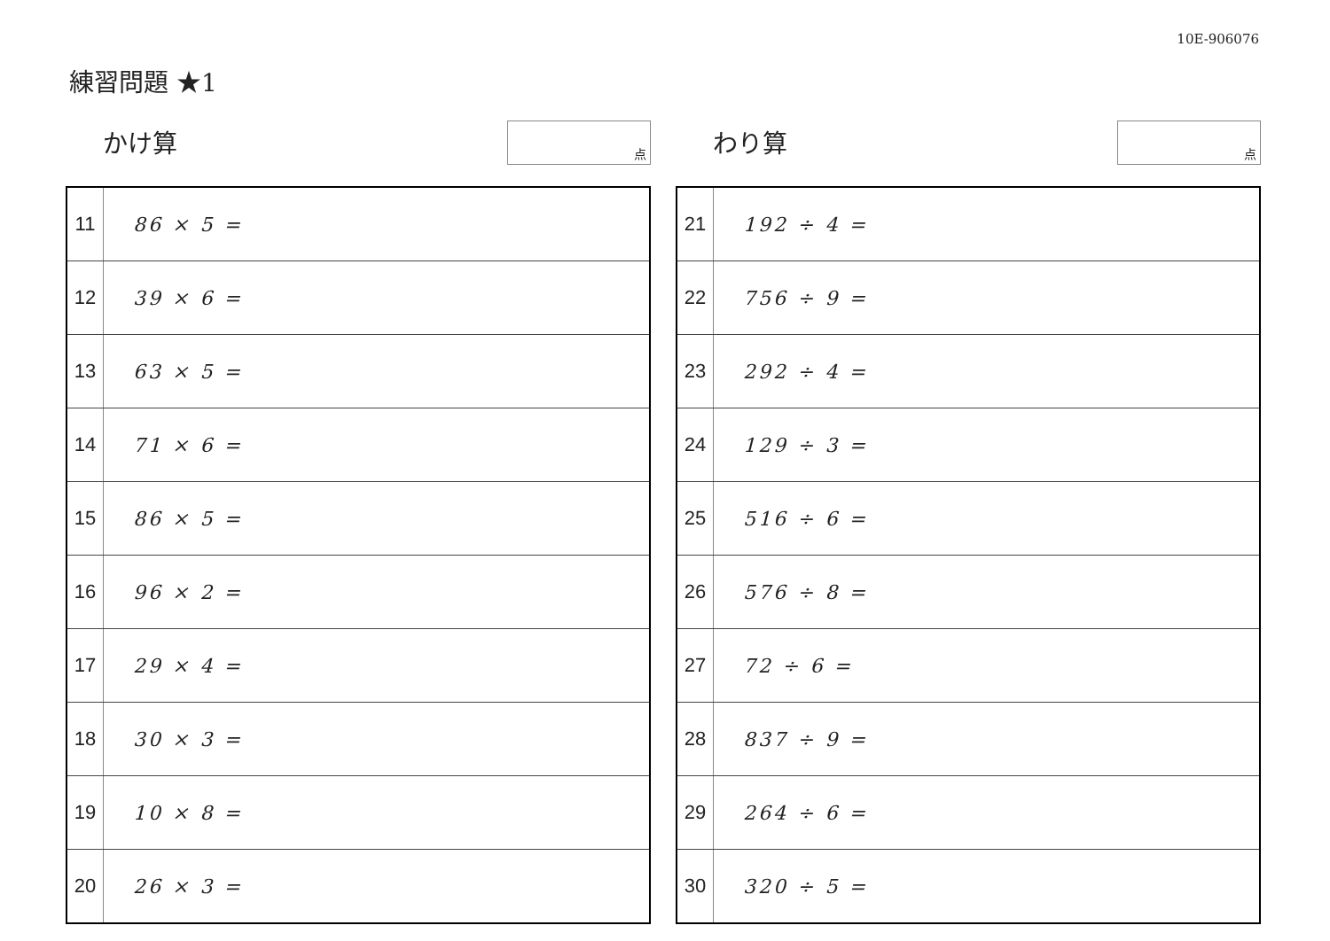10E-906076
練習問題 ★1
かけ算
点
| 11 | 86 × 5 = |
| 12 | 39 × 6 = |
| 13 | 63 × 5 = |
| 14 | 71 × 6 = |
| 15 | 86 × 5 = |
| 16 | 96 × 2 = |
| 17 | 29 × 4 = |
| 18 | 30 × 3 = |
| 19 | 10 × 8 = |
| 20 | 26 × 3 = |
わり算
点
| 21 | 192 ÷ 4 = |
| 22 | 756 ÷ 9 = |
| 23 | 292 ÷ 4 = |
| 24 | 129 ÷ 3 = |
| 25 | 516 ÷ 6 = |
| 26 | 576 ÷ 8 = |
| 27 | 72 ÷ 6 = |
| 28 | 837 ÷ 9 = |
| 29 | 264 ÷ 6 = |
| 30 | 320 ÷ 5 = |